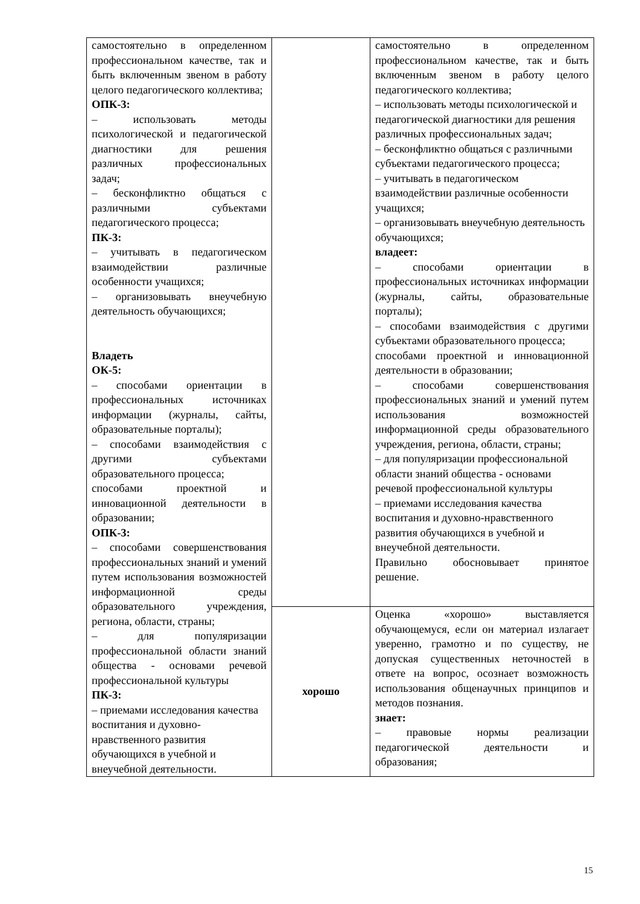| самостоятельно в определенном профессиональном качестве, так и быть включенным звеном в работу целого педагогического коллектива; ОПК-3: – использовать методы психологической и педагогической диагностики для решения различных профессиональных задач; – бесконфликтно общаться с различными субъектами педагогического процесса; ПК-3: – учитывать в педагогическом взаимодействии различные особенности учащихся; – организовывать внеучебную деятельность обучающихся; Владеть ОК-5: – способами ориентации в профессиональных источниках информации (журналы, сайты, образовательные порталы); – способами взаимодействия с другими субъектами образовательного процесса; способами проектной и инновационной деятельности в образовании; ОПК-3: – способами совершенствования профессиональных знаний и умений путем использования возможностей информационной среды образовательного учреждения, региона, области, страны; – для популяризации профессиональной области знаний общества - основами речевой профессиональной культуры ПК-3: – приемами исследования качества воспитания и духовно-нравственного развития обучающихся в учебной и внеучебной деятельности. | | самостоятельно в определенном профессиональном качестве, так и быть включенным звеном в работу целого педагогического коллектива; – использовать методы психологической и педагогической диагностики для решения различных профессиональных задач; – бесконфликтно общаться с различными субъектами педагогического процесса; – учитывать в педагогическом взаимодействии различные особенности учащихся; – организовывать внеучебную деятельность обучающихся; владеет: – способами ориентации в профессиональных источниках информации (журналы, сайты, образовательные порталы); – способами взаимодействия с другими субъектами образовательного процесса; способами проектной и инновационной деятельности в образовании; – способами совершенствования профессиональных знаний и умений путем использования возможностей информационной среды образовательного учреждения, региона, области, страны; – для популяризации профессиональной области знаний общества - основами речевой профессиональной культуры – приемами исследования качества воспитания и духовно-нравственного развития обучающихся в учебной и внеучебной деятельности. Правильно обосновывает принятое решение. |
| | хорошо | Оценка «хорошо» выставляется обучающемуся, если он материал излагает уверенно, грамотно и по существу, не допуская существенных неточностей в ответе на вопрос, осознает возможность использования общенаучных принципов и методов познания. знает: – правовые нормы реализации педагогической деятельности и образования; |
15